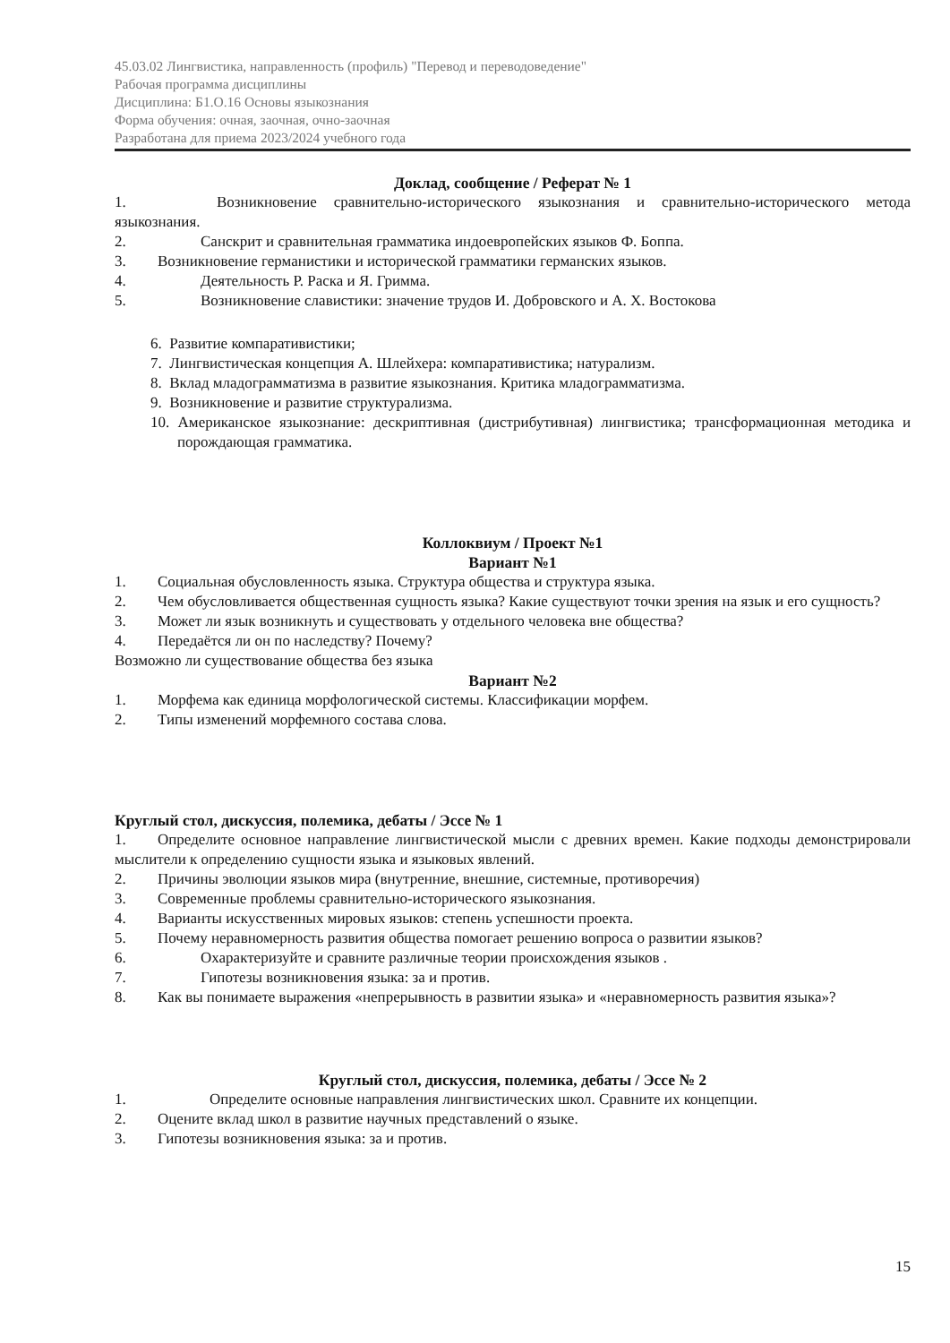45.03.02 Лингвистика, направленность (профиль) "Перевод и переводоведение"
Рабочая программа дисциплины
Дисциплина: Б1.О.16 Основы языкознания
Форма обучения: очная, заочная, очно-заочная
Разработана для приема 2023/2024 учебного года
Доклад, сообщение / Реферат № 1
1. Возникновение сравнительно-исторического языкознания и сравнительно-исторического метода языкознания.
2. Санскрит и сравнительная грамматика индоевропейских языков Ф. Боппа.
3. Возникновение германистики и исторической грамматики германских языков.
4. Деятельность Р. Раска и Я. Гримма.
5. Возникновение славистики: значение трудов И. Добровского и А. Х. Востокова
6. Развитие компаративистики;
7. Лингвистическая концепция А. Шлейхера: компаративистика; натурализм.
8. Вклад младограмматизма в развитие языкознания. Критика младограмматизма.
9. Возникновение и развитие структурализма.
10. Американское языкознание: дескриптивная (дистрибутивная) лингвистика; трансформационная методика и порождающая грамматика.
Коллоквиум / Проект №1
Вариант №1
1. Социальная обусловленность языка. Структура общества и структура языка.
2. Чем обусловливается общественная сущность языка? Какие существуют точки зрения на язык и его сущность?
3. Может ли язык возникнуть и существовать у отдельного человека вне общества?
4. Передаётся ли он по наследству? Почему?
Возможно ли существование общества без языка
Вариант №2
1. Морфема как единица морфологической системы. Классификации морфем.
2. Типы изменений морфемного состава слова.
Круглый стол, дискуссия, полемика, дебаты / Эссе № 1
1. Определите основное направление лингвистической мысли с древних времен. Какие подходы демонстрировали мыслители к определению сущности языка и языковых явлений.
2. Причины эволюции языков мира (внутренние, внешние, системные, противоречия)
3. Современные проблемы сравнительно-исторического языкознания.
4. Варианты искусственных мировых языков: степень успешности проекта.
5. Почему неравномерность развития общества помогает решению вопроса о развитии языков?
6. Охарактеризуйте и сравните различные теории происхождения языков .
7. Гипотезы возникновения языка: за и против.
8. Как вы понимаете выражения «непрерывность в развитии языка» и «неравномерность развития языка»?
Круглый стол, дискуссия, полемика, дебаты / Эссе № 2
1. Определите основные направления лингвистических школ. Сравните их концепции.
2. Оцените вклад школ в развитие научных представлений о языке.
3. Гипотезы возникновения языка: за и против.
15